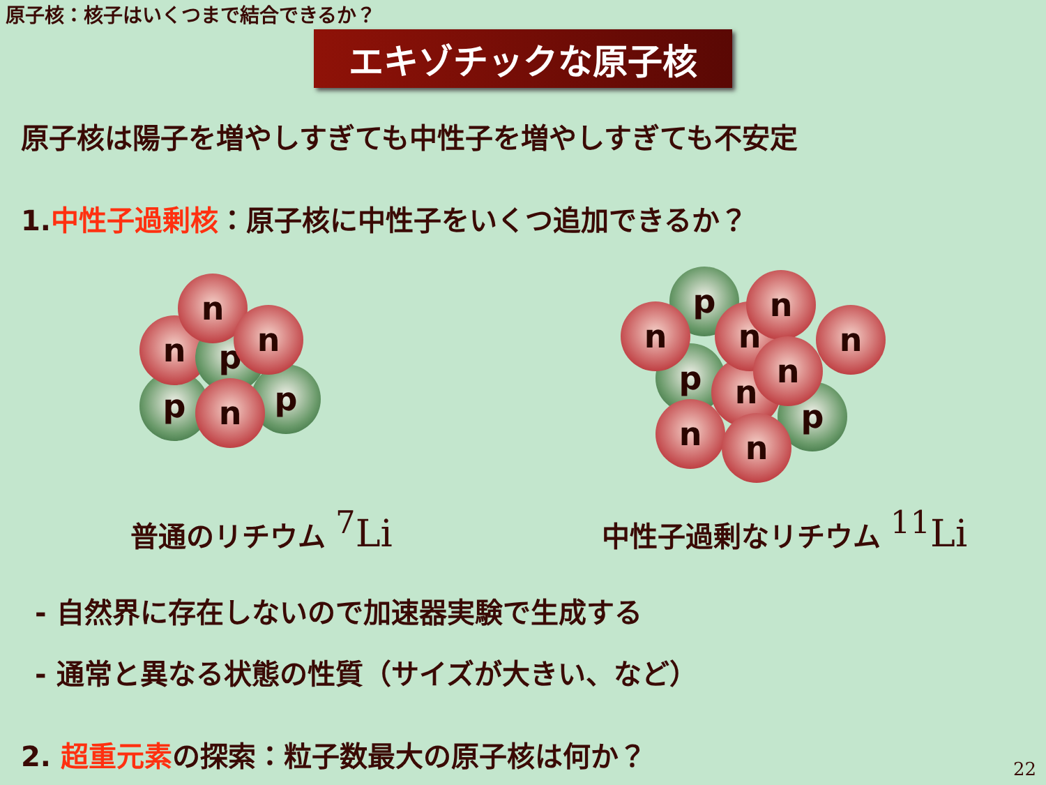原子核：核子はいくつまで結合できるか？
エキゾチックな原子核
原子核は陽子を増やしすぎても中性子を増やしすぎても不安定
1.中性子過剰核：原子核に中性子をいくつ追加できるか？
p p
n p
n
n
n
p
p
p
n
n
n n
n
n
n n
普通のリチウム <sup>7</sup>Li
中性子過剰なリチウム <sup>11</sup>Li
- 自然界に存在しないので加速器実験で生成する
- 通常と異なる状態の性質（サイズが大きい、など）
2. 超重元素の探索：粒子数最大の原子核は何か？
22